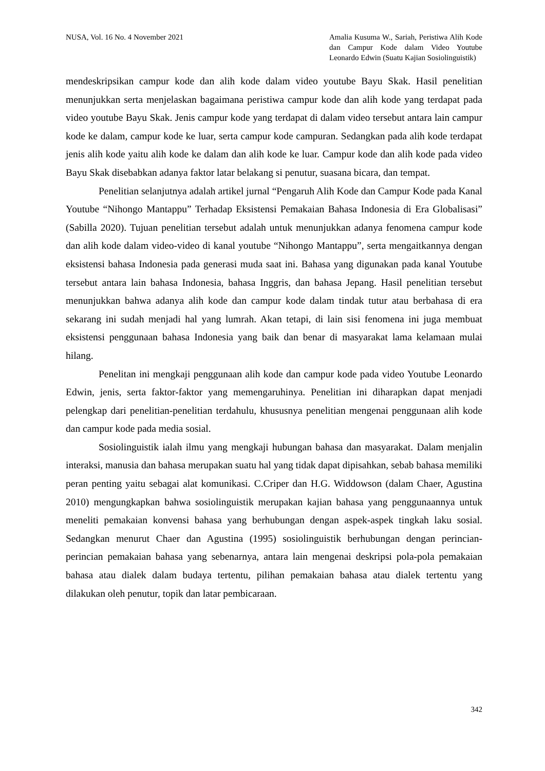NUSA, Vol. 16 No. 4 November 2021
Amalia Kusuma W., Sariah, Peristiwa Alih Kode dan Campur Kode dalam Video Youtube Leonardo Edwin (Suatu Kajian Sosiolinguistik)
mendeskripsikan campur kode dan alih kode dalam video youtube Bayu Skak. Hasil penelitian menunjukkan serta menjelaskan bagaimana peristiwa campur kode dan alih kode yang terdapat pada video youtube Bayu Skak. Jenis campur kode yang terdapat di dalam video tersebut antara lain campur kode ke dalam, campur kode ke luar, serta campur kode campuran. Sedangkan pada alih kode terdapat jenis alih kode yaitu alih kode ke dalam dan alih kode ke luar. Campur kode dan alih kode pada video Bayu Skak disebabkan adanya faktor latar belakang si penutur, suasana bicara, dan tempat.
Penelitian selanjutnya adalah artikel jurnal “Pengaruh Alih Kode dan Campur Kode pada Kanal Youtube “Nihongo Mantappu” Terhadap Eksistensi Pemakaian Bahasa Indonesia di Era Globalisasi” (Sabilla 2020). Tujuan penelitian tersebut adalah untuk menunjukkan adanya fenomena campur kode dan alih kode dalam video-video di kanal youtube “Nihongo Mantappu”, serta mengaitkannya dengan eksistensi bahasa Indonesia pada generasi muda saat ini. Bahasa yang digunakan pada kanal Youtube tersebut antara lain bahasa Indonesia, bahasa Inggris, dan bahasa Jepang. Hasil penelitian tersebut menunjukkan bahwa adanya alih kode dan campur kode dalam tindak tutur atau berbahasa di era sekarang ini sudah menjadi hal yang lumrah. Akan tetapi, di lain sisi fenomena ini juga membuat eksistensi penggunaan bahasa Indonesia yang baik dan benar di masyarakat lama kelamaan mulai hilang.
Penelitan ini mengkaji penggunaan alih kode dan campur kode pada video Youtube Leonardo Edwin, jenis, serta faktor-faktor yang memengaruhinya. Penelitian ini diharapkan dapat menjadi pelengkap dari penelitian-penelitian terdahulu, khususnya penelitian mengenai penggunaan alih kode dan campur kode pada media sosial.
Sosiolinguistik ialah ilmu yang mengkaji hubungan bahasa dan masyarakat. Dalam menjalin interaksi, manusia dan bahasa merupakan suatu hal yang tidak dapat dipisahkan, sebab bahasa memiliki peran penting yaitu sebagai alat komunikasi. C.Criper dan H.G. Widdowson (dalam Chaer, Agustina 2010) mengungkapkan bahwa sosiolinguistik merupakan kajian bahasa yang penggunaannya untuk meneliti pemakaian konvensi bahasa yang berhubungan dengan aspek-aspek tingkah laku sosial. Sedangkan menurut Chaer dan Agustina (1995) sosiolinguistik berhubungan dengan perincian-perincian pemakaian bahasa yang sebenarnya, antara lain mengenai deskripsi pola-pola pemakaian bahasa atau dialek dalam budaya tertentu, pilihan pemakaian bahasa atau dialek tertentu yang dilakukan oleh penutur, topik dan latar pembicaraan.
342